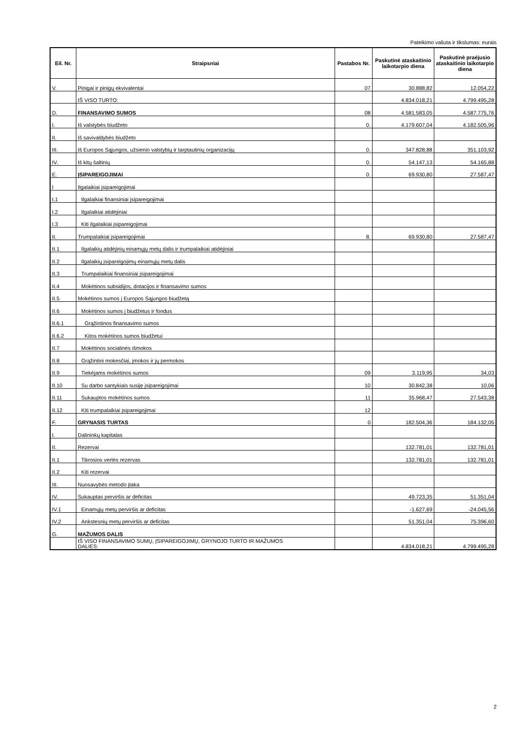Pateikimo valiuta ir tikslumas: eurais
| Eil. Nr. | Straipsniai | Pastabos Nr. | Paskutinė ataskaitinio laikotarpio diena | Paskutinė praėjusio ataskaitinio laikotarpio diena |
| --- | --- | --- | --- | --- |
| V. | Pinigai ir pinigų ekvivalentai | 07 | 30.888,82 | 12.054,22 |
| | IŠ VISO TURTO: | | 4.834.018,21 | 4.799.495,28 |
| D. | FINANSAVIMO SUMOS | 08 | 4.581.583,05 | 4.587.775,76 |
| I. | Iš valstybės biudžeto | 0. | 4.179.607,04 | 4.182.505,96 |
| II. | Iš savivaldybės biudžeto | | | |
| III. | Iš Europos Sąjungos, užsienio valstybių ir tarptautinių organizacijų | 0. | 347.828,88 | 351.103,92 |
| IV. | Iš kitų šaltinių | 0. | 54.147,13 | 54.165,88 |
| E. | ĮSIPAREIGOJIMAI | 0. | 69.930,80 | 27.587,47 |
| I | Ilgalaikiai įsipareigojimai | | | |
| I.1 | Ilgalaikiai finansiniai įsipareigojimai | | | |
| I.2 | Ilgalaikiai atidėjiniai | | | |
| I.3 | Kiti ilgalaikiai įsipareigojimai | | | |
| II. | Trumpalaikiai įsipareigojimai | 8. | 69.930,80 | 27.587,47 |
| II.1 | Ilgalaikių atidėjinių einamųjų metų dalis ir trumpalaikiai atidėjiniai | | | |
| II.2 | Ilgalaikių įsipareigojimų einamųjų metų dalis | | | |
| II.3 | Trumpalaikiai finansiniai įsipareigojimai | | | |
| II.4 | Mokėtinos subsidijos, dotacijos ir finansavimo sumos | | | |
| II.5 | Mokėtinos sumos į Europos Sąjungos biudžetą | | | |
| II.6 | Mokėtinos sumos į biudžetus ir fondus | | | |
| II.6.1 | Grąžintinos finansavimo sumos | | | |
| II.6.2 | Kitos mokėtinos sumos biudžetui | | | |
| II.7 | Mokėtinos socialinės išmokos | | | |
| II.8 | Grąžintini mokesčiai, įmokos ir jų permokos | | | |
| II.9 | Tiekėjams mokėtinos sumos | 09 | 3.119,95 | 34,03 |
| II.10 | Su darbo santykiais susiję įsipareigojimai | 10 | 30.842,38 | 10,06 |
| II.11 | Sukauptos mokėtinos sumos | 11 | 35.968,47 | 27.543,38 |
| II.12 | Kiti trumpalaikiai įsipareigojimai | 12 | | |
| F. | GRYNASIS TURTAS | 0 | 182.504,36 | 184.132,05 |
| I. | Dalininkų kapitalas | | | |
| II. | Rezervai | | 132.781,01 | 132.781,01 |
| II.1 | Tikrosios vertės rezervas | | 132.781,01 | 132.781,01 |
| II.2 | Kiti rezervai | | | |
| III. | Nuosavybės metodo įtaka | | | |
| IV. | Sukauptas perviršis ar deficitas | | 49.723,35 | 51.351,04 |
| IV.1 | Einamųjų metų perviršis ar deficitas | | -1.627,69 | -24.045,56 |
| IV.2 | Ankstesnių metų perviršis ar deficitas | | 51.351,04 | 75.396,60 |
| G. | MAŽUMOS DALIS | | | |
| | IŠ VISO FINANSAVIMO SUMŲ, ĮSIPAREIGOJIMŲ, GRYNOJO TURTO IR MAŽUMOS DALIES: | | 4.834.018,21 | 4.799.495,28 |
2